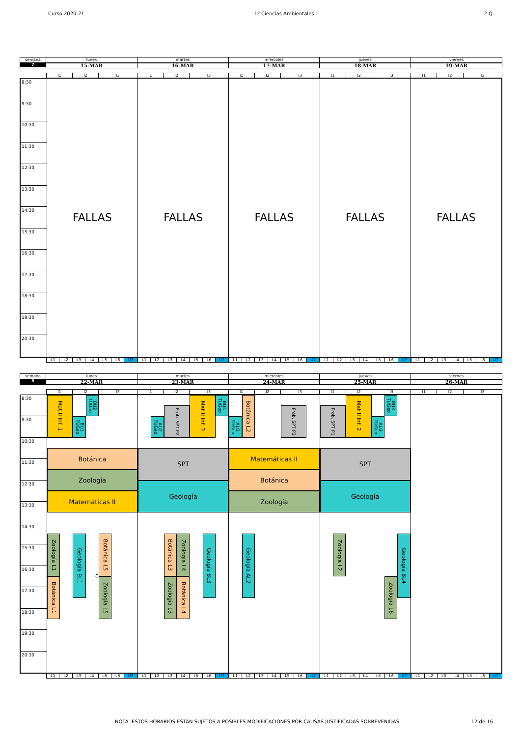Curso 2020-21 1º Ciencias Ambientales 2 Q
semana
7
lunes
15-MAR
martes
16-MAR
miércoles
17-MAR
jueves
18-MAR
viernes
19-MAR
I1 I2 I3 I1 I2 I3 I1 I2 I3 I1 I2 I3 I1 I2 I3
8:30
9:30
10:30
11:30
12:30
13:30
14:30
15:30
16:30
17:30
18:30
19:30
20:30
FALLAS FALLAS FALLAS FALLAS FALLAS
L1 L2 L3 L4 L5 L6 U7 L1 L2 L3 L4 L5 L6 U7 L1 L2 L3 L4 L5 L6 U7 L1 L2 L3 L4 L5 L6 U7 L1 L2 L3 L4 L5 L6 U7
semana
8
lunes
22-MAR
martes
23-MAR
miércoles
24-MAR
jueves
25-MAR
viernes
26-MAR
I1 I2 I3 I1 I2 I3 I1 I2 I3 I1 I2 I3 I1 I2 I3
8:30
9:30
10:30
11:30
12:30
13:30
14:30
15:30
16:30
17:30
18:30
19:30
20:30
Mat II Inf. 1
TUGeo BU2
TUGeo BU1
Botánica
Zoología
Matemáticas II
Zoología L1
Geología BL1
Botánica L5
0
Botánica L1
Zoología L5
Prob. SPT P2
Mat II Inf. 3
TUGeo BU4
TUGeo AU2
SPT
Geología
Botánica L3
Zoología L4
Geología BL3
Zoología L3
Botánica L4
Botánica L2
Prob. SPT P3
TUGeo AU1
Matemáticas II
Botánica
Zoología
Geología AL2
Mat II Inf. 2
TUGeo BU3
Prob. SPT P1
TUGeo AU3
SPT
Geología
Zoología L2
Geología BL4
Zoología L6
L1 L2 L3 L4 L5 L6 U7 L1 L2 L3 L4 L5 L6 U7 L1 L2 L3 L4 L5 L6 U7 L1 L2 L3 L4 L5 L6 U7 L1 L2 L3 L4 L5 L6 U7
NOTA: ESTOS HORARIOS ESTÁN SUJETOS A POSIBLES MODIFICACIONES POR CAUSAS JUSTIFICADAS SOBREVENIDAS 12 de 16